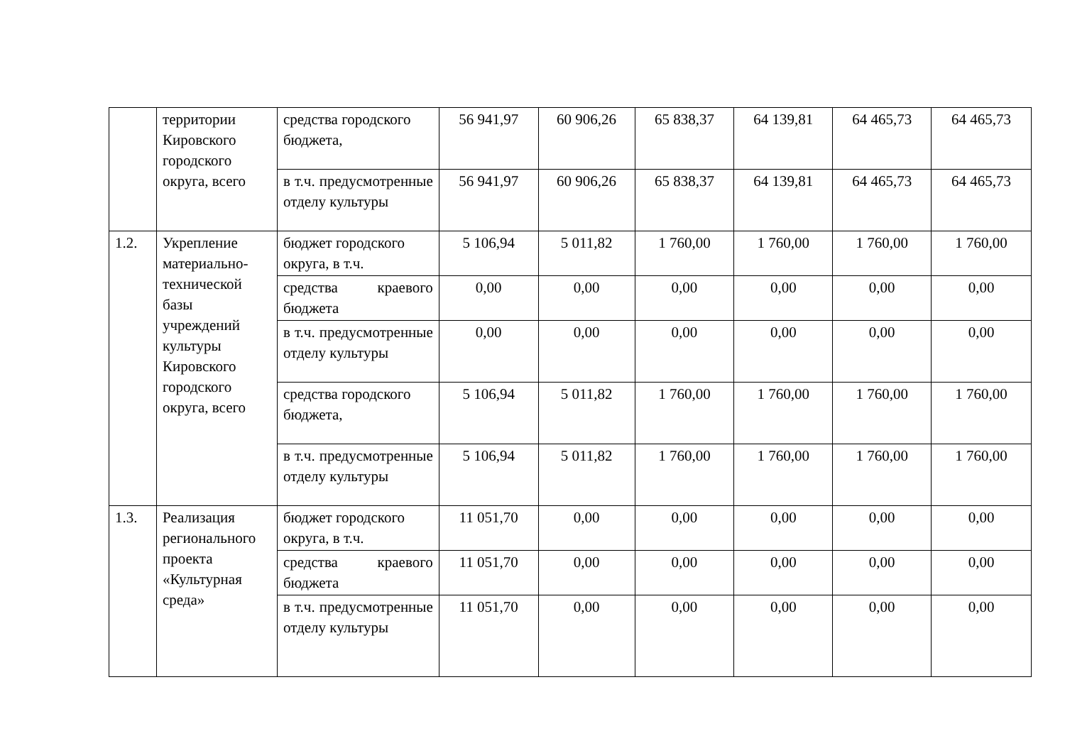| | территории Кировского городского округа, всего | средства городского бюджета, | 56 941,97 | 60 906,26 | 65 838,37 | 64 139,81 | 64 465,73 | 64 465,73 |
| | | в т.ч. предусмотренные отделу культуры | 56 941,97 | 60 906,26 | 65 838,37 | 64 139,81 | 64 465,73 | 64 465,73 |
| 1.2. | Укрепление материально-технической базы учреждений культуры Кировского городского округа, всего | бюджет городского округа, в т.ч. | 5 106,94 | 5 011,82 | 1 760,00 | 1 760,00 | 1 760,00 | 1 760,00 |
| | | средства краевого бюджета | 0,00 | 0,00 | 0,00 | 0,00 | 0,00 | 0,00 |
| | | в т.ч. предусмотренные отделу культуры | 0,00 | 0,00 | 0,00 | 0,00 | 0,00 | 0,00 |
| | | средства городского бюджета, | 5 106,94 | 5 011,82 | 1 760,00 | 1 760,00 | 1 760,00 | 1 760,00 |
| | | в т.ч. предусмотренные отделу культуры | 5 106,94 | 5 011,82 | 1 760,00 | 1 760,00 | 1 760,00 | 1 760,00 |
| 1.3. | Реализация регионального проекта «Культурная среда» | бюджет городского округа, в т.ч. | 11 051,70 | 0,00 | 0,00 | 0,00 | 0,00 | 0,00 |
| | | средства краевого бюджета | 11 051,70 | 0,00 | 0,00 | 0,00 | 0,00 | 0,00 |
| | | в т.ч. предусмотренные отделу культуры | 11 051,70 | 0,00 | 0,00 | 0,00 | 0,00 | 0,00 |